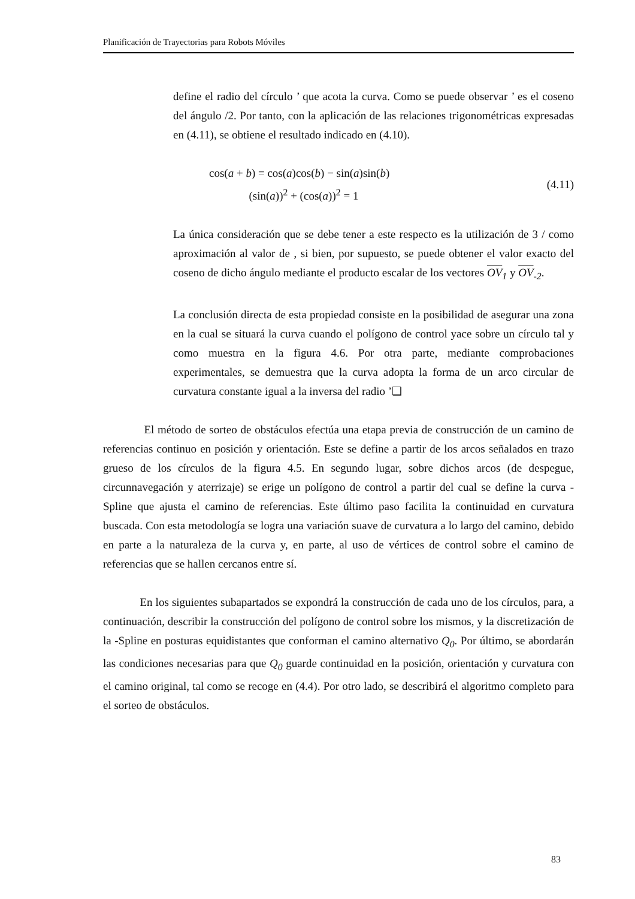Planificación de Trayectorias para Robots Móviles
define el radio del círculo ’ que acota la curva. Como se puede observar ’ es el coseno del ángulo /2. Por tanto, con la aplicación de las relaciones trigonométricas expresadas en (4.11), se obtiene el resultado indicado en (4.10).
cos(a + b) = cos(a)cos(b) − sin(a)sin(b)
(sin(a))<sup>2</sup> + (cos(a))<sup>2</sup> = 1
(4.11)
La única consideración que se debe tener a este respecto es la utilización de 3 / como aproximación al valor de , si bien, por supuesto, se puede obtener el valor exacto del coseno de dicho ángulo mediante el producto escalar de los vectores OV<sub>1</sub> y OV<sub>-2</sub>.
La conclusión directa de esta propiedad consiste en la posibilidad de asegurar una zona en la cual se situará la curva cuando el polígono de control yace sobre un círculo tal y como muestra en la figura 4.6. Por otra parte, mediante comprobaciones experimentales, se demuestra que la curva adopta la forma de un arco circular de curvatura constante igual a la inversa del radio ’❑
El método de sorteo de obstáculos efectúa una etapa previa de construcción de un camino de referencias continuo en posición y orientación. Este se define a partir de los arcos señalados en trazo grueso de los círculos de la figura 4.5. En segundo lugar, sobre dichos arcos (de despegue, circunnavegación y aterrizaje) se erige un polígono de control a partir del cual se define la curva -Spline que ajusta el camino de referencias. Este último paso facilita la continuidad en curvatura buscada. Con esta metodología se logra una variación suave de curvatura a lo largo del camino, debido en parte a la naturaleza de la curva y, en parte, al uso de vértices de control sobre el camino de referencias que se hallen cercanos entre sí.
En los siguientes subapartados se expondrá la construcción de cada uno de los círculos, para, a continuación, describir la construcción del polígono de control sobre los mismos, y la discretización de la -Spline en posturas equidistantes que conforman el camino alternativo Q<sub>0</sub>. Por último, se abordarán las condiciones necesarias para que Q<sub>0</sub> guarde continuidad en la posición, orientación y curvatura con el camino original, tal como se recoge en (4.4). Por otro lado, se describirá el algoritmo completo para el sorteo de obstáculos.
83